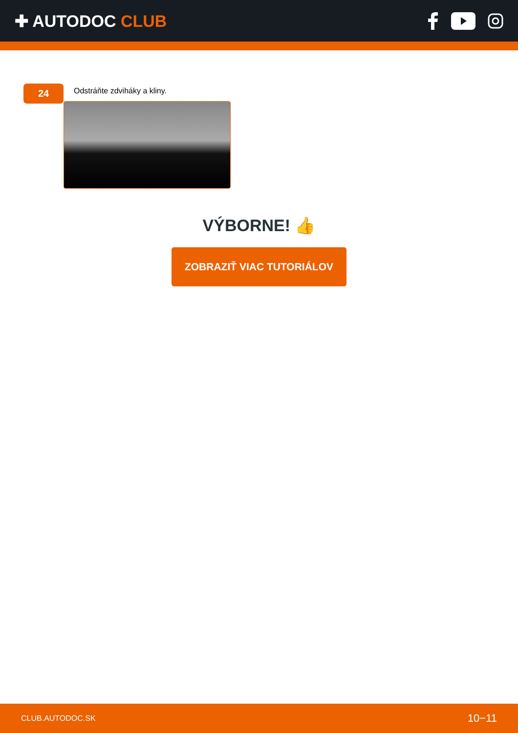✚ AUTODOC CLUB
24
Odstráňte zdviháky a kliny.
VÝBORNE! 👍
ZOBRAZIŤ VIAC TUTORIÁLOV
CLUB.AUTODOC.SK 10−11